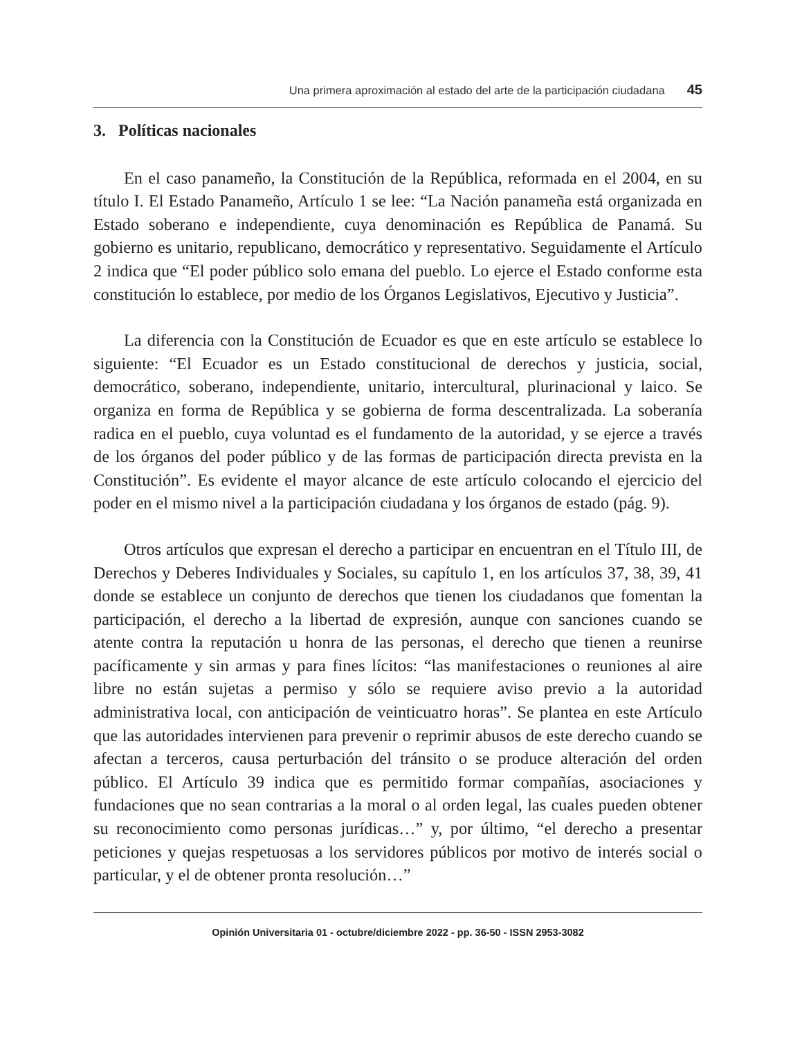Una primera aproximación al estado del arte de la participación ciudadana 45
3. Políticas nacionales
En el caso panameño, la Constitución de la República, reformada en el 2004, en su título I. El Estado Panameño, Artículo 1 se lee: “La Nación panameña está organizada en Estado soberano e independiente, cuya denominación es República de Panamá. Su gobierno es unitario, republicano, democrático y representativo. Seguidamente el Artículo 2 indica que “El poder público solo emana del pueblo. Lo ejerce el Estado conforme esta constitución lo establece, por medio de los Órganos Legislativos, Ejecutivo y Justicia”.
La diferencia con la Constitución de Ecuador es que en este artículo se establece lo siguiente: “El Ecuador es un Estado constitucional de derechos y justicia, social, democrático, soberano, independiente, unitario, intercultural, plurinacional y laico. Se organiza en forma de República y se gobierna de forma descentralizada. La soberanía radica en el pueblo, cuya voluntad es el fundamento de la autoridad, y se ejerce a través de los órganos del poder público y de las formas de participación directa prevista en la Constitución”. Es evidente el mayor alcance de este artículo colocando el ejercicio del poder en el mismo nivel a la participación ciudadana y los órganos de estado (pág. 9).
Otros artículos que expresan el derecho a participar en encuentran en el Título III, de Derechos y Deberes Individuales y Sociales, su capítulo 1, en los artículos 37, 38, 39, 41 donde se establece un conjunto de derechos que tienen los ciudadanos que fomentan la participación, el derecho a la libertad de expresión, aunque con sanciones cuando se atente contra la reputación u honra de las personas, el derecho que tienen a reunirse pacíficamente y sin armas y para fines lícitos: “las manifestaciones o reuniones al aire libre no están sujetas a permiso y sólo se requiere aviso previo a la autoridad administrativa local, con anticipación de veinticuatro horas”. Se plantea en este Artículo que las autoridades intervienen para prevenir o reprimir abusos de este derecho cuando se afectan a terceros, causa perturbación del tránsito o se produce alteración del orden público. El Artículo 39 indica que es permitido formar compañías, asociaciones y fundaciones que no sean contrarias a la moral o al orden legal, las cuales pueden obtener su reconocimiento como personas jurídicas…” y, por último, “el derecho a presentar peticiones y quejas respetuosas a los servidores públicos por motivo de interés social o particular, y el de obtener pronta resolución…”
Opinión Universitaria 01 - octubre/diciembre 2022 - pp. 36-50 - ISSN 2953-3082